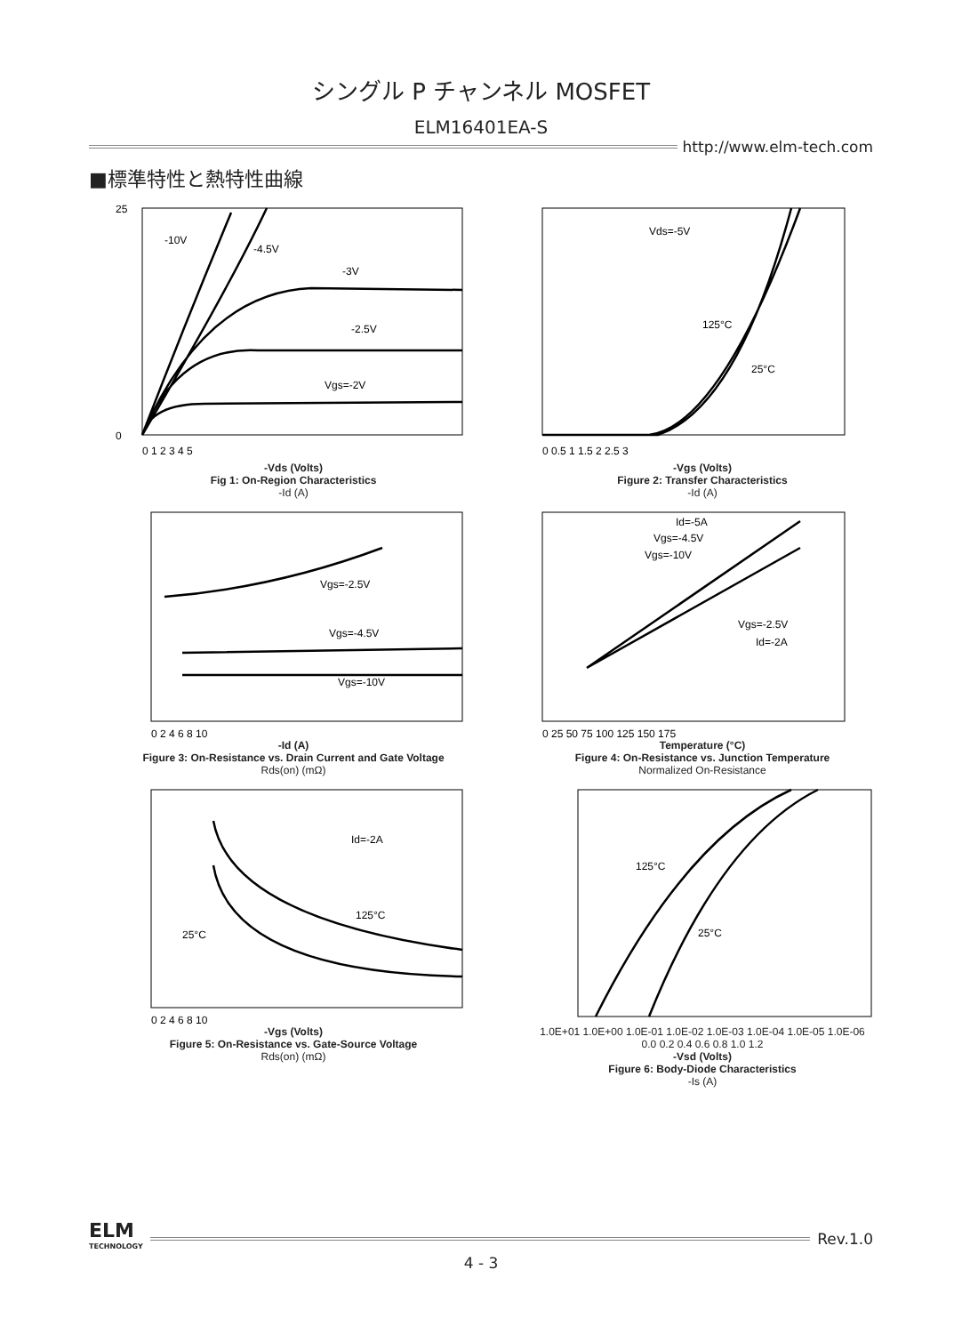シングル P チャンネル MOSFET
ELM16401EA-S
http://www.elm-tech.com
■標準特性と熱特性曲線
-10V
-4.5V
-3V
-2.5V
Vgs=-2V
0
25
0 1 2 3 4 5
-Vds (Volts)
Fig 1: On-Region Characteristics
-Id (A)
Vds=-5V
125°C
25°C
0 0.5 1 1.5 2 2.5 3
-Vgs (Volts)
Figure 2: Transfer Characteristics
-Id (A)
Vgs=-2.5V
Vgs=-4.5V
Vgs=-10V
0 2 4 6 8 10
-Id (A)
Figure 3: On-Resistance vs. Drain Current and Gate Voltage
Rds(on) (mΩ)
Id=-5A
Vgs=-4.5V
Vgs=-10V
Vgs=-2.5V
Id=-2A
0 25 50 75 100 125 150 175
Temperature (°C)
Figure 4: On-Resistance vs. Junction Temperature
Normalized On-Resistance
Id=-2A
125°C
25°C
0 2 4 6 8 10
-Vgs (Volts)
Figure 5: On-Resistance vs. Gate-Source Voltage
Rds(on) (mΩ)
125°C
25°C
1.0E+01 1.0E+00 1.0E-01 1.0E-02 1.0E-03 1.0E-04 1.0E-05 1.0E-06
0.0 0.2 0.4 0.6 0.8 1.0 1.2
-Vsd (Volts)
Figure 6: Body-Diode Characteristics
-Is (A)
ELM
TECHNOLOGY
Rev.1.0
4 - 3